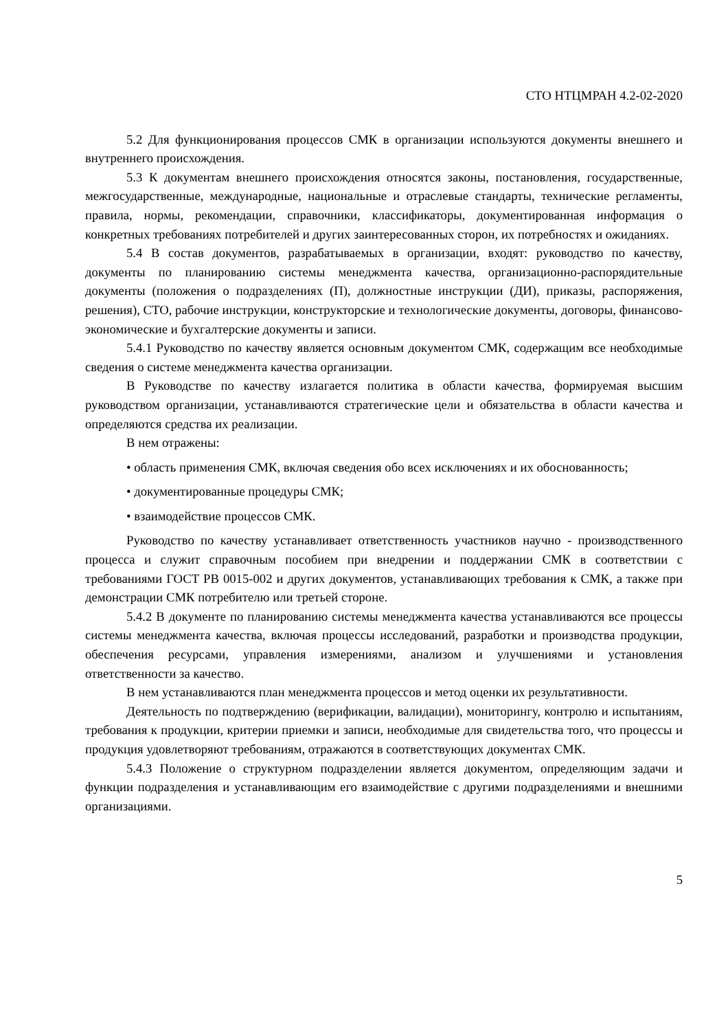СТО НТЦМРАН 4.2-02-2020
5.2 Для функционирования процессов СМК в организации используются документы внешнего и внутреннего происхождения.
5.3 К документам внешнего происхождения относятся законы, постановления, государственные, межгосударственные, международные, национальные и отраслевые стандарты, технические регламенты, правила, нормы, рекомендации, справочники, классификаторы, документированная информация о конкретных требованиях потребителей и других заинтересованных сторон, их потребностях и ожиданиях.
5.4 В состав документов, разрабатываемых в организации, входят: руководство по качеству, документы по планированию системы менеджмента качества, организационно-распорядительные документы (положения о подразделениях (П), должностные инструкции (ДИ), приказы, распоряжения, решения), СТО, рабочие инструкции, конструкторские и технологические документы, договоры, финансово-экономические и бухгалтерские документы и записи.
5.4.1 Руководство по качеству является основным документом СМК, содержащим все необходимые сведения о системе менеджмента качества организации.
В Руководстве по качеству излагается политика в области качества, формируемая высшим руководством организации, устанавливаются стратегические цели и обязательства в области качества и определяются средства их реализации.
В нем отражены:
• область применения СМК, включая сведения обо всех исключениях и их обоснованность;
• документированные процедуры СМК;
• взаимодействие процессов СМК.
Руководство по качеству устанавливает ответственность участников научно - производственного процесса и служит справочным пособием при внедрении и поддержании СМК в соответствии с требованиями ГОСТ РВ 0015-002 и других документов, устанавливающих требования к СМК, а также при демонстрации СМК потребителю или третьей стороне.
5.4.2 В документе по планированию системы менеджмента качества устанавливаются все процессы системы менеджмента качества, включая процессы исследований, разработки и производства продукции, обеспечения ресурсами, управления измерениями, анализом и улучшениями и установления ответственности за качество.
В нем устанавливаются план менеджмента процессов и метод оценки их результативности.
Деятельность по подтверждению (верификации, валидации), мониторингу, контролю и испытаниям, требования к продукции, критерии приемки и записи, необходимые для свидетельства того, что процессы и продукция удовлетворяют требованиям, отражаются в соответствующих документах СМК.
5.4.3 Положение о структурном подразделении является документом, определяющим задачи и функции подразделения и устанавливающим его взаимодействие с другими подразделениями и внешними организациями.
5